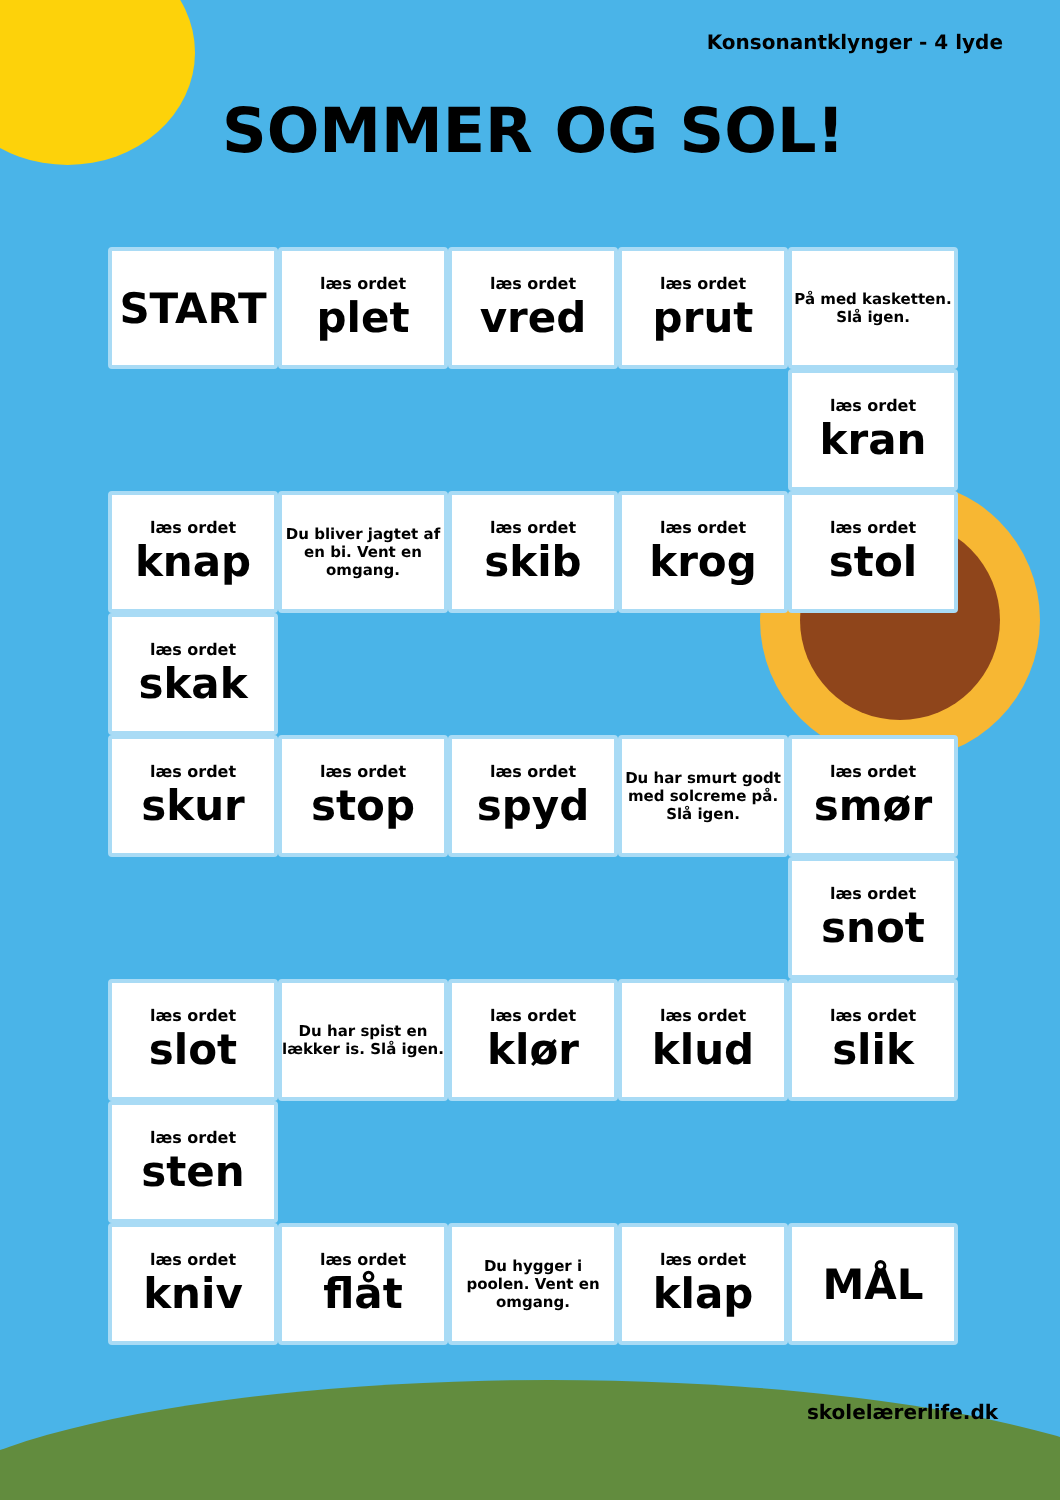Konsonantklynger - 4 lyde
SOMMER OG SOL!
START
læs ordet
plet
læs ordet
vred
læs ordet
prut
På med kasketten. Slå igen.
læs ordet
kran
læs ordet
knap
Du bliver jagtet af en bi. Vent en omgang.
læs ordet
skib
læs ordet
krog
læs ordet
stol
læs ordet
skak
læs ordet
skur
læs ordet
stop
læs ordet
spyd
Du har smurt godt med solcreme på. Slå igen.
læs ordet
smør
læs ordet
snot
læs ordet
slot
Du har spist en lækker is. Slå igen.
læs ordet
klør
læs ordet
klud
læs ordet
slik
læs ordet
sten
læs ordet
kniv
læs ordet
flåt
Du hygger i poolen. Vent en omgang.
læs ordet
klap
MÅL
skolelærerlife.dk